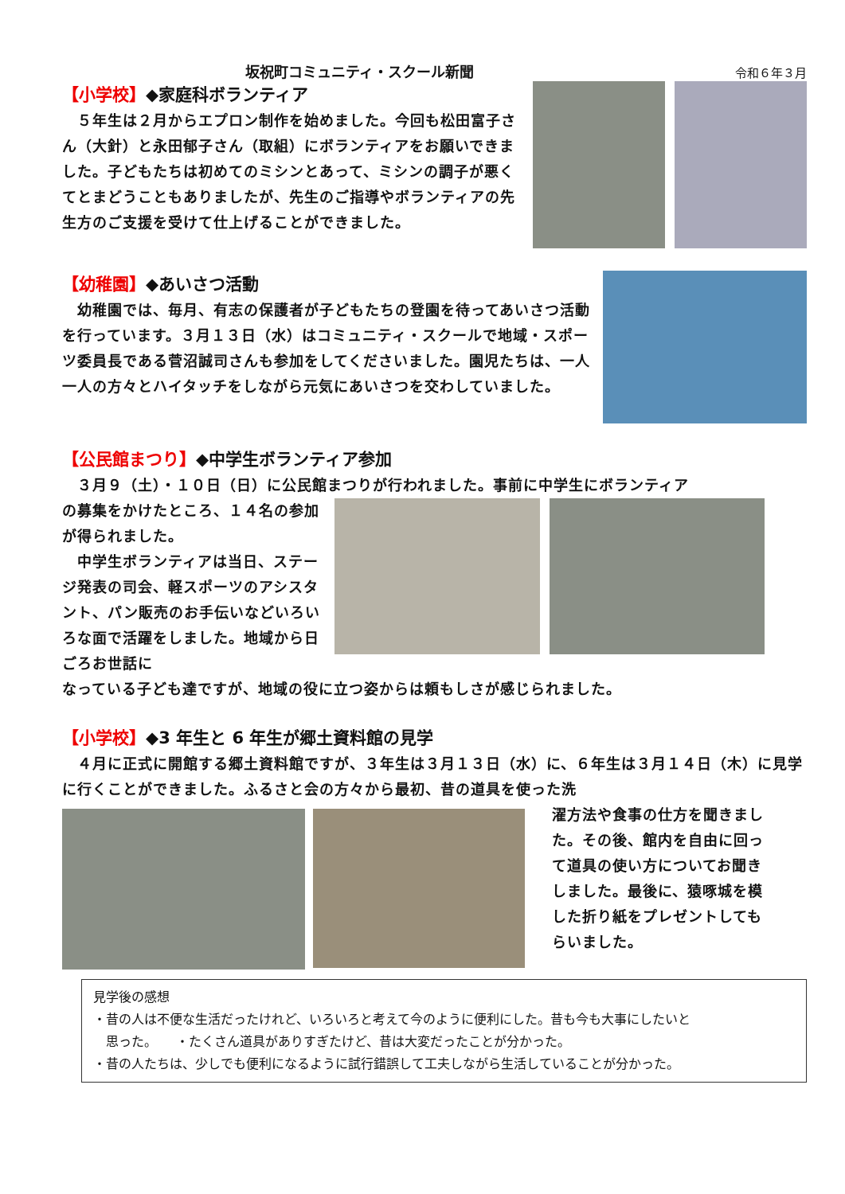坂祝町コミュニティ・スクール新聞 令和６年３月
【小学校】◆家庭科ボランティア
　５年生は２月からエプロン制作を始めました。今回も松田富子さん（大針）と永田郁子さん（取組）にボランティアをお願いできました。子どもたちは初めてのミシンとあって、ミシンの調子が悪くてとまどうこともありましたが、先生のご指導やボランティアの先生方のご支援を受けて仕上げることができました。
【幼稚園】◆あいさつ活動
　幼稚園では、毎月、有志の保護者が子どもたちの登園を待ってあいさつ活動を行っています。３月１３日（水）はコミュニティ・スクールで地域・スポーツ委員長である菅沼誠司さんも参加をしてくださいました。園児たちは、一人一人の方々とハイタッチをしながら元気にあいさつを交わしていました。
【公民館まつり】◆中学生ボランティア参加
　３月９（土）・１０日（日）に公民館まつりが行われました。事前に中学生にボランティア
の募集をかけたところ、１４名の参加が得られました。
　中学生ボランティアは当日、ステージ発表の司会、軽スポーツのアシスタント、パン販売のお手伝いなどいろいろな面で活躍をしました。地域から日ごろお世話に
なっている子ども達ですが、地域の役に立つ姿からは頼もしさが感じられました。
【小学校】◆3 年生と 6 年生が郷土資料館の見学
　４月に正式に開館する郷土資料館ですが、３年生は３月１３日（水）に、６年生は３月１４日（木）に見学に行くことができました。ふるさと会の方々から最初、昔の道具を使った洗
濯方法や食事の仕方を聞きました。その後、館内を自由に回って道具の使い方についてお聞きしました。最後に、猿啄城を模した折り紙をプレゼントしてもらいました。
見学後の感想
・昔の人は不便な生活だったけれど、いろいろと考えて今のように便利にした。昔も今も大事にしたいと
　思った。　　・たくさん道具がありすぎたけど、昔は大変だったことが分かった。
・昔の人たちは、少しでも便利になるように試行錯誤して工夫しながら生活していることが分かった。